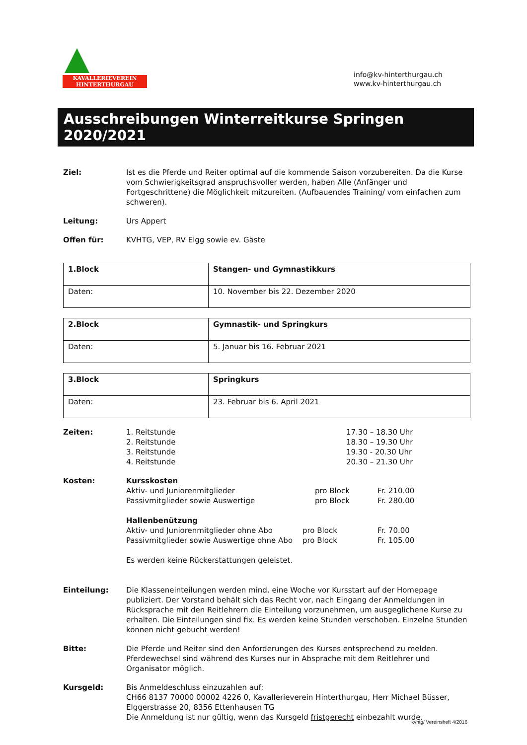KAVALLERIEVEREIN
HINTERTHURGAU
info@kv-hinterthurgau.ch
www.kv-hinterthurgau.ch
Ausschreibungen Winterreitkurse Springen 2020/2021
Ziel: Ist es die Pferde und Reiter optimal auf die kommende Saison vorzubereiten. Da die Kurse vom Schwierigkeitsgrad anspruchsvoller werden, haben Alle (Anfänger und Fortgeschrittene) die Möglichkeit mitzureiten. (Aufbauendes Training/ vom einfachen zum schweren).
Leitung: Urs Appert
Offen für: KVHTG, VEP, RV Elgg sowie ev. Gäste
| 1.Block | Stangen- und Gymnastikkurs |
| Daten: | 10. November bis 22. Dezember 2020 |
| 2.Block | Gymnastik- und Springkurs |
| Daten: | 5. Januar bis 16. Februar 2021 |
| 3.Block | Springkurs |
| Daten: | 23. Februar bis 6. April 2021 |
Zeiten: 1. Reitstunde 17.30 – 18.30 Uhr 2. Reitstunde 18.30 – 19.30 Uhr 3. Reitstunde 19.30 - 20.30 Uhr 4. Reitstunde 20.30 – 21.30 Uhr
Kosten: Kursskosten
Aktiv- und Juniorenmitglieder pro Block Fr. 210.00 Passivmitglieder sowie Auswertige pro Block Fr. 280.00
Hallenbenützung
Aktiv- und Juniorenmitglieder ohne Abo pro Block Fr. 70.00 Passivmitglieder sowie Auswertige ohne Abo pro Block Fr. 105.00
Es werden keine Rückerstattungen geleistet.
Einteilung: Die Klasseneinteilungen werden mind. eine Woche vor Kursstart auf der Homepage publiziert. Der Vorstand behält sich das Recht vor, nach Eingang der Anmeldungen in Rücksprache mit den Reitlehrern die Einteilung vorzunehmen, um ausgeglichene Kurse zu erhalten. Die Einteilungen sind fix. Es werden keine Stunden verschoben. Einzelne Stunden können nicht gebucht werden!
Bitte: Die Pferde und Reiter sind den Anforderungen des Kurses entsprechend zu melden. Pferdewechsel sind während des Kurses nur in Absprache mit dem Reitlehrer und Organisator möglich.
Kursgeld: Bis Anmeldeschluss einzuzahlen auf:
CH66 8137 70000 00002 4226 0, Kavallerieverein Hinterthurgau, Herr Michael Büsser, Elggerstrasse 20, 8356 Ettenhausen TG
Die Anmeldung ist nur gültig, wenn das Kursgeld fristgerecht einbezahlt wurde.
kvhtg/ Vereinsheft 4/2016